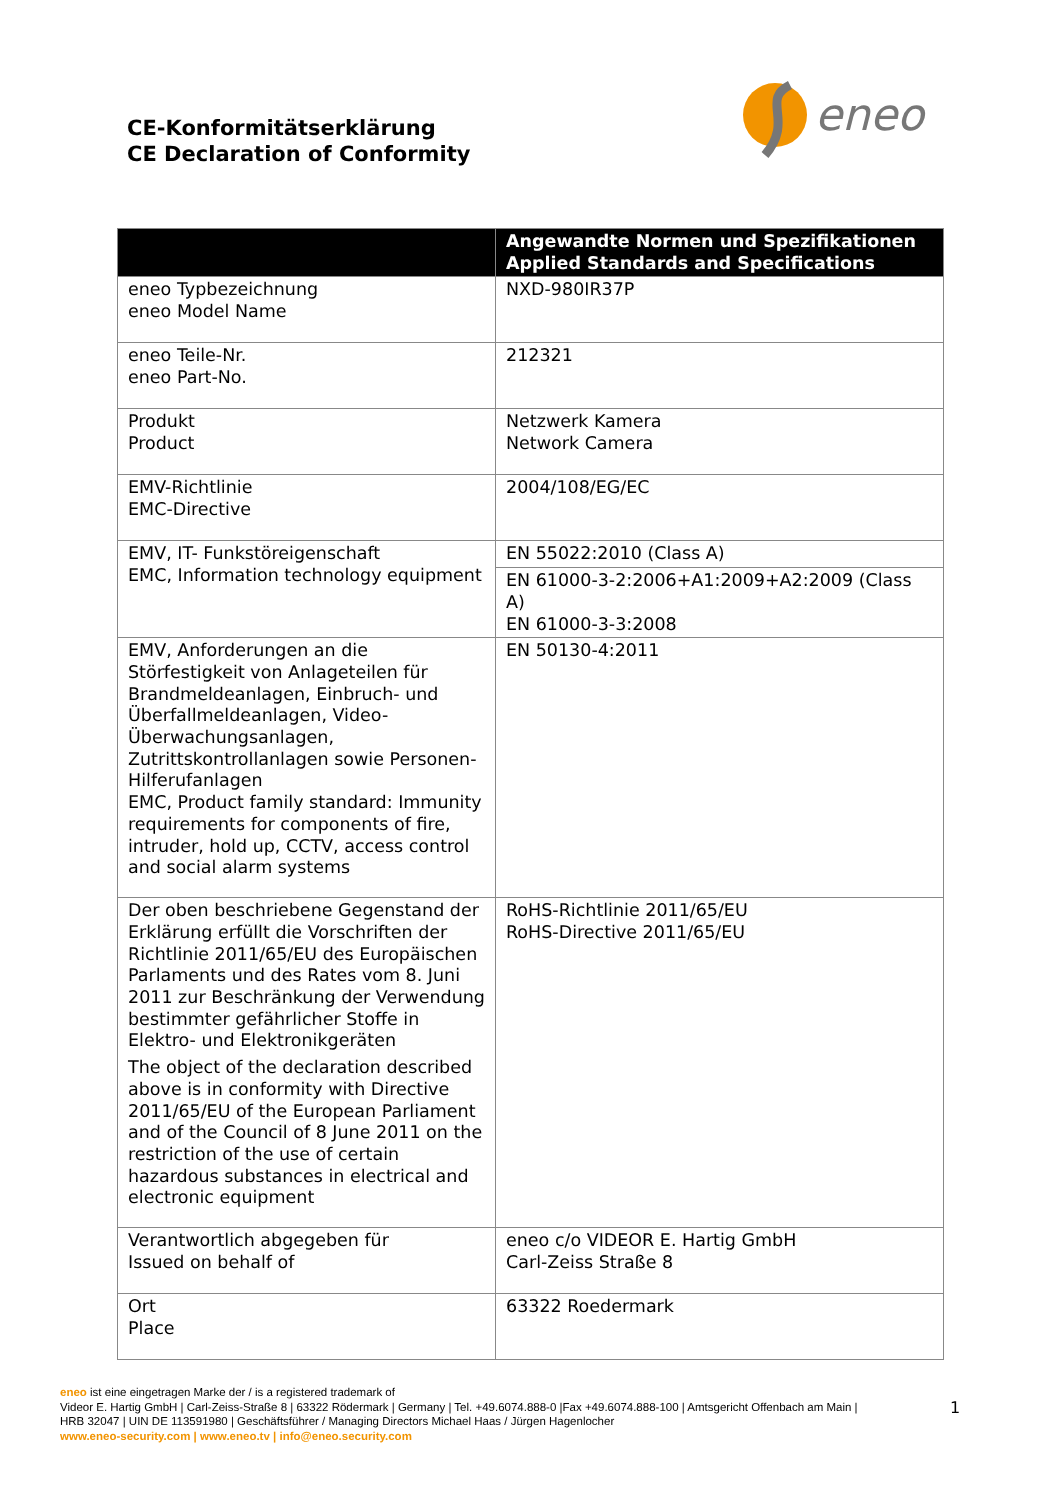CE-Konformitätserklärung
CE Declaration of Conformity
eneo
| | Angewandte Normen und Spezifikationen Applied Standards and Specifications |
| --- | --- |
| eneo Typbezeichnung eneo Model Name | NXD-980IR37P |
| eneo Teile-Nr. eneo Part-No. | 212321 |
| Produkt Product | Netzwerk Kamera Network Camera |
| EMV-Richtlinie EMC-Directive | 2004/108/EG/EC |
| EMV, IT- Funkstöreigenschaft EMC, Information technology equipment | EN 55022:2010 (Class A) |
| | EN 61000-3-2:2006+A1:2009+A2:2009 (Class A) EN 61000-3-3:2008 |
| EMV, Anforderungen an die Störfestigkeit von Anlageteilen für Brandmeldeanlagen, Einbruch- und Überfallmeldeanlagen, Video-Überwachungsanlagen, Zutrittskontrollanlagen sowie Personen-Hilferufanlagen EMC, Product family standard: Immunity requirements for components of fire, intruder, hold up, CCTV, access control and social alarm systems | EN 50130-4:2011 |
| Der oben beschriebene Gegenstand der Erklärung erfüllt die Vorschriften der Richtlinie 2011/65/EU des Europäischen Parlaments und des Rates vom 8. Juni 2011 zur Beschränkung der Verwendung bestimmter gefährlicher Stoffe in Elektro- und Elektronikgeräten The object of the declaration described above is in conformity with Directive 2011/65/EU of the European Parliament and of the Council of 8 June 2011 on the restriction of the use of certain hazardous substances in electrical and electronic equipment | RoHS-Richtlinie 2011/65/EU RoHS-Directive 2011/65/EU |
| Verantwortlich abgegeben für Issued on behalf of | eneo c/o VIDEOR E. Hartig GmbH Carl-Zeiss Straße 8 |
| Ort Place | 63322 Roedermark |
eneo ist eine eingetragen Marke der / is a registered trademark of
Videor E. Hartig GmbH | Carl-Zeiss-Straße 8 | 63322 Rödermark | Germany | Tel. +49.6074.888-0 |Fax +49.6074.888-100 | Amtsgericht Offenbach am Main |
HRB 32047 | UIN DE 113591980 | Geschäftsführer / Managing Directors Michael Haas / Jürgen Hagenlocher
www.eneo-security.com | www.eneo.tv | info@eneo.security.com
1